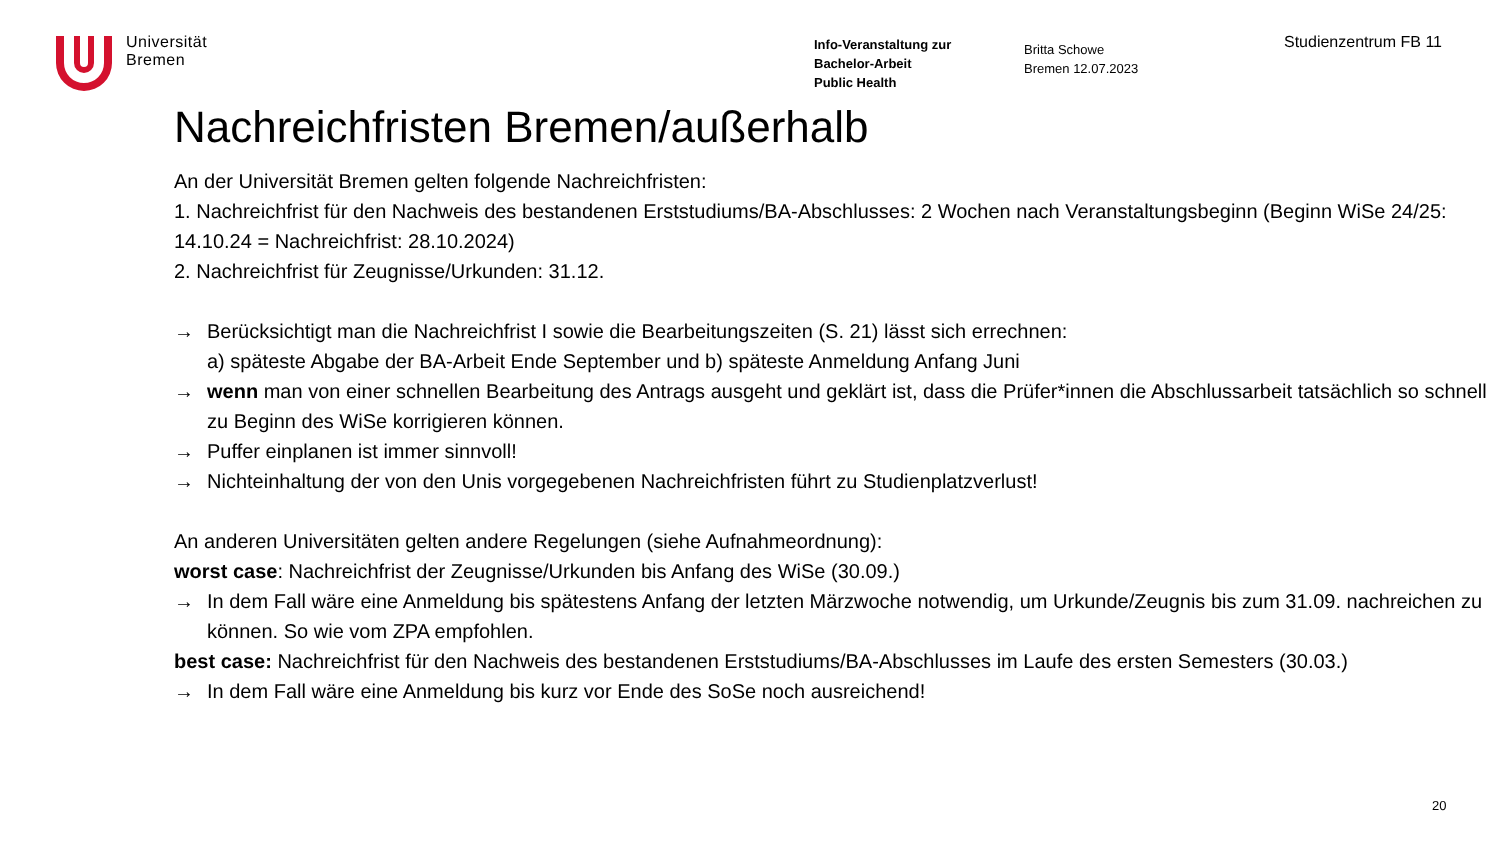Universität
Bremen
Info-Veranstaltung zur
Bachelor-Arbeit
Public Health
Britta Schowe
Bremen 12.07.2023
Studienzentrum FB 11
Nachreichfristen Bremen/außerhalb
An der Universität Bremen gelten folgende Nachreichfristen:
1. Nachreichfrist für den Nachweis des bestandenen Erststudiums/BA-Abschlusses: 2 Wochen nach Veranstaltungsbeginn (Beginn WiSe 24/25: 14.10.24 = Nachreichfrist: 28.10.2024)
2. Nachreichfrist für Zeugnisse/Urkunden: 31.12.
→ Berücksichtigt man die Nachreichfrist I sowie die Bearbeitungszeiten (S. 21) lässt sich errechnen:
a) späteste Abgabe der BA-Arbeit Ende September und b) späteste Anmeldung Anfang Juni
→ wenn man von einer schnellen Bearbeitung des Antrags ausgeht und geklärt ist, dass die Prüfer*innen die Abschlussarbeit tatsächlich so schnell zu Beginn des WiSe korrigieren können.
→ Puffer einplanen ist immer sinnvoll!
→ Nichteinhaltung der von den Unis vorgegebenen Nachreichfristen führt zu Studienplatzverlust!
An anderen Universitäten gelten andere Regelungen (siehe Aufnahmeordnung):
worst case: Nachreichfrist der Zeugnisse/Urkunden bis Anfang des WiSe (30.09.)
→ In dem Fall wäre eine Anmeldung bis spätestens Anfang der letzten Märzwoche notwendig, um Urkunde/Zeugnis bis zum 31.09. nachreichen zu können. So wie vom ZPA empfohlen.
best case: Nachreichfrist für den Nachweis des bestandenen Erststudiums/BA-Abschlusses im Laufe des ersten Semesters (30.03.)
→ In dem Fall wäre eine Anmeldung bis kurz vor Ende des SoSe noch ausreichend!
20